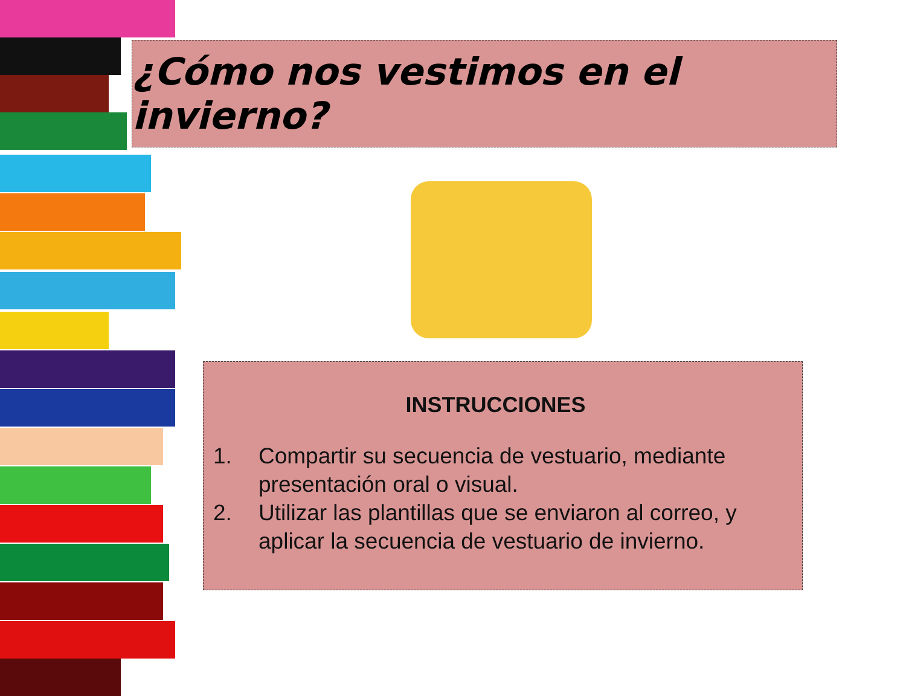¿Cómo nos vestimos en el invierno?
INSTRUCCIONES
1. Compartir su secuencia de vestuario, mediante presentación oral o visual.
2. Utilizar las plantillas que se enviaron al correo, y aplicar la secuencia de vestuario de invierno.